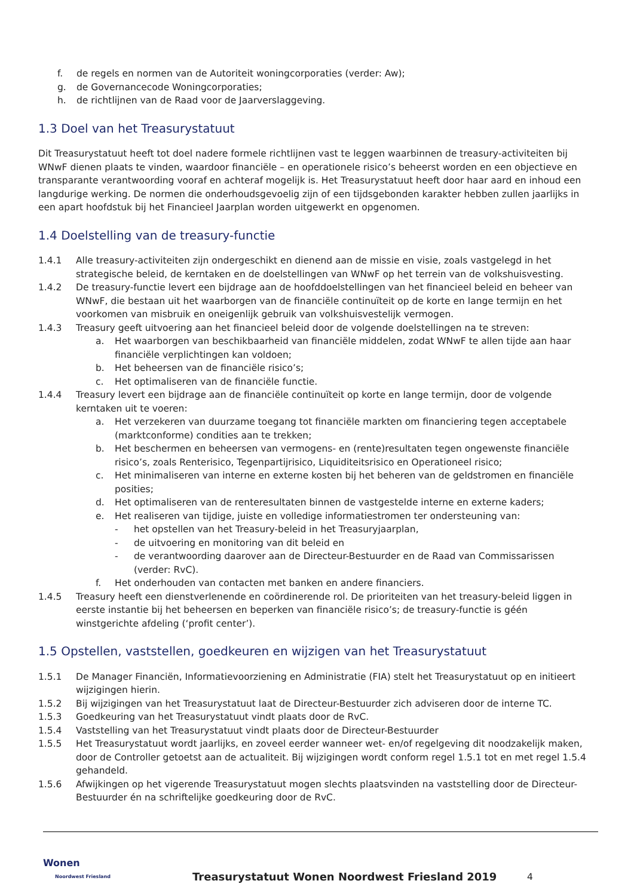f. de regels en normen van de Autoriteit woningcorporaties (verder: Aw);
g. de Governancecode Woningcorporaties;
h. de richtlijnen van de Raad voor de Jaarverslaggeving.
1.3 Doel van het Treasurystatuut
Dit Treasurystatuut heeft tot doel nadere formele richtlijnen vast te leggen waarbinnen de treasury-activiteiten bij WNwF dienen plaats te vinden, waardoor financiële – en operationele risico’s beheerst worden en een objectieve en transparante verantwoording vooraf en achteraf mogelijk is. Het Treasurystatuut heeft door haar aard en inhoud een langdurige werking. De normen die onderhoudsgevoelig zijn of een tijdsgebonden karakter hebben zullen jaarlijks in een apart hoofdstuk bij het Financieel Jaarplan worden uitgewerkt en opgenomen.
1.4 Doelstelling van de treasury-functie
1.4.1 Alle treasury-activiteiten zijn ondergeschikt en dienend aan de missie en visie, zoals vastgelegd in het strategische beleid, de kerntaken en de doelstellingen van WNwF op het terrein van de volkshuisvesting.
1.4.2 De treasury-functie levert een bijdrage aan de hoofddoelstellingen van het financieel beleid en beheer van WNwF, die bestaan uit het waarborgen van de financiële continuïteit op de korte en lange termijn en het voorkomen van misbruik en oneigenlijk gebruik van volkshuisvestelijk vermogen.
1.4.3 Treasury geeft uitvoering aan het financieel beleid door de volgende doelstellingen na te streven:
a. Het waarborgen van beschikbaarheid van financiële middelen, zodat WNwF te allen tijde aan haar financiële verplichtingen kan voldoen;
b. Het beheersen van de financiële risico’s;
c. Het optimaliseren van de financiële functie.
1.4.4 Treasury levert een bijdrage aan de financiële continuïteit op korte en lange termijn, door de volgende kerntaken uit te voeren:
a. Het verzekeren van duurzame toegang tot financiële markten om financiering tegen acceptabele (marktconforme) condities aan te trekken;
b. Het beschermen en beheersen van vermogens- en (rente)resultaten tegen ongewenste financiële risico’s, zoals Renterisico, Tegenpartijrisico, Liquiditeitsrisico en Operationeel risico;
c. Het minimaliseren van interne en externe kosten bij het beheren van de geldstromen en financiële posities;
d. Het optimaliseren van de renteresultaten binnen de vastgestelde interne en externe kaders;
e. Het realiseren van tijdige, juiste en volledige informatiestromen ter ondersteuning van:
- het opstellen van het Treasury-beleid in het Treasuryjaarplan,
- de uitvoering en monitoring van dit beleid en
- de verantwoording daarover aan de Directeur-Bestuurder en de Raad van Commissarissen (verder: RvC).
f. Het onderhouden van contacten met banken en andere financiers.
1.4.5 Treasury heeft een dienstverlenende en coördinerende rol. De prioriteiten van het treasury-beleid liggen in eerste instantie bij het beheersen en beperken van financiële risico’s; de treasury-functie is géén winstgerichte afdeling (‘profit center’).
1.5 Opstellen, vaststellen, goedkeuren en wijzigen van het Treasurystatuut
1.5.1 De Manager Financiën, Informatievoorziening en Administratie (FIA) stelt het Treasurystatuut op en initieert wijzigingen hierin.
1.5.2 Bij wijzigingen van het Treasurystatuut laat de Directeur-Bestuurder zich adviseren door de interne TC.
1.5.3 Goedkeuring van het Treasurystatuut vindt plaats door de RvC.
1.5.4 Vaststelling van het Treasurystatuut vindt plaats door de Directeur-Bestuurder
1.5.5 Het Treasurystatuut wordt jaarlijks, en zoveel eerder wanneer wet- en/of regelgeving dit noodzakelijk maken, door de Controller getoetst aan de actualiteit. Bij wijzigingen wordt conform regel 1.5.1 tot en met regel 1.5.4 gehandeld.
1.5.6 Afwijkingen op het vigerende Treasurystatuut mogen slechts plaatsvinden na vaststelling door de Directeur-Bestuurder én na schriftelijke goedkeuring door de RvC.
Wonen
Noordwest Friesland
Treasurystatuut Wonen Noordwest Friesland 2019
4